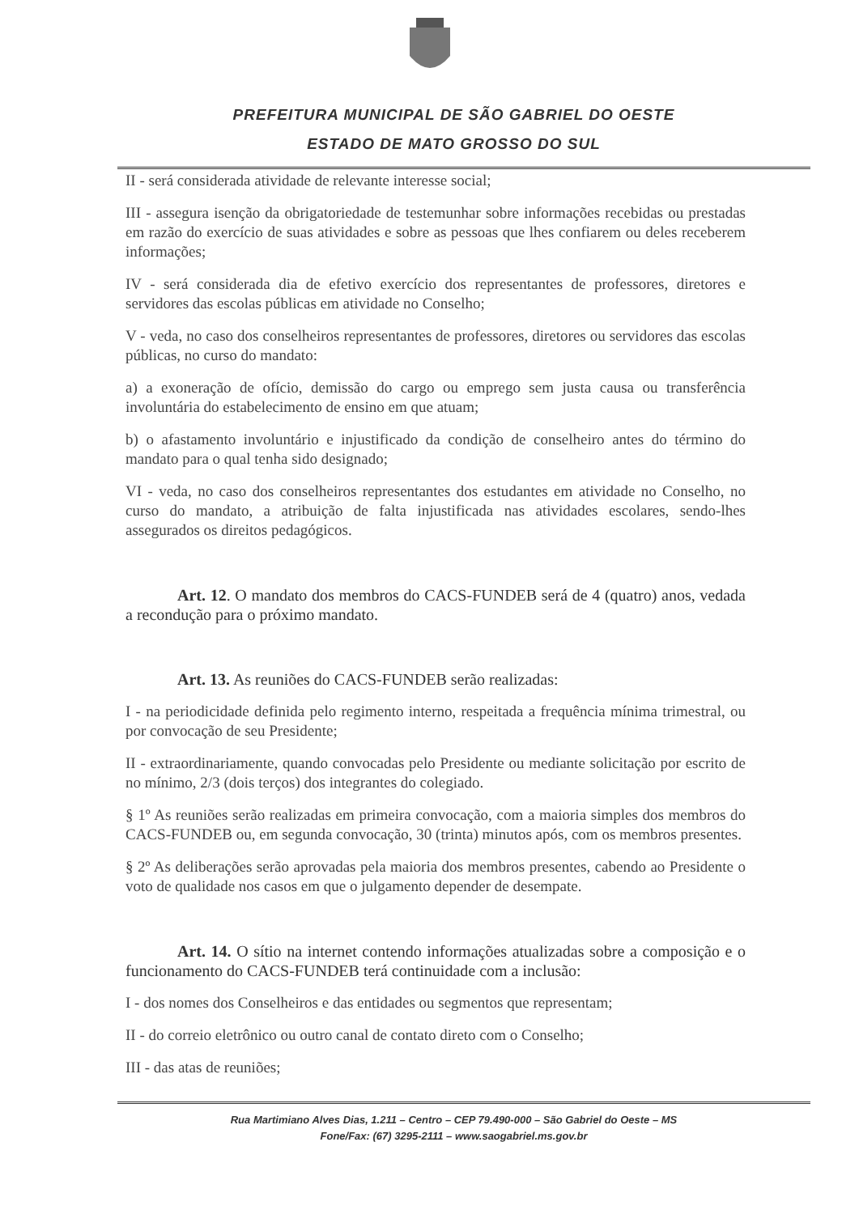PREFEITURA MUNICIPAL DE SÃO GABRIEL DO OESTE
ESTADO DE MATO GROSSO DO SUL
II - será considerada atividade de relevante interesse social;
III - assegura isenção da obrigatoriedade de testemunhar sobre informações recebidas ou prestadas em razão do exercício de suas atividades e sobre as pessoas que lhes confiarem ou deles receberem informações;
IV - será considerada dia de efetivo exercício dos representantes de professores, diretores e servidores das escolas públicas em atividade no Conselho;
V - veda, no caso dos conselheiros representantes de professores, diretores ou servidores das escolas públicas, no curso do mandato:
a) a exoneração de ofício, demissão do cargo ou emprego sem justa causa ou transferência involuntária do estabelecimento de ensino em que atuam;
b) o afastamento involuntário e injustificado da condição de conselheiro antes do término do mandato para o qual tenha sido designado;
VI - veda, no caso dos conselheiros representantes dos estudantes em atividade no Conselho, no curso do mandato, a atribuição de falta injustificada nas atividades escolares, sendo-lhes assegurados os direitos pedagógicos.
Art. 12. O mandato dos membros do CACS-FUNDEB será de 4 (quatro) anos, vedada a recondução para o próximo mandato.
Art. 13. As reuniões do CACS-FUNDEB serão realizadas:
I - na periodicidade definida pelo regimento interno, respeitada a frequência mínima trimestral, ou por convocação de seu Presidente;
II - extraordinariamente, quando convocadas pelo Presidente ou mediante solicitação por escrito de no mínimo, 2/3 (dois terços) dos integrantes do colegiado.
§ 1º As reuniões serão realizadas em primeira convocação, com a maioria simples dos membros do CACS-FUNDEB ou, em segunda convocação, 30 (trinta) minutos após, com os membros presentes.
§ 2º As deliberações serão aprovadas pela maioria dos membros presentes, cabendo ao Presidente o voto de qualidade nos casos em que o julgamento depender de desempate.
Art. 14. O sítio na internet contendo informações atualizadas sobre a composição e o funcionamento do CACS-FUNDEB terá continuidade com a inclusão:
I - dos nomes dos Conselheiros e das entidades ou segmentos que representam;
II - do correio eletrônico ou outro canal de contato direto com o Conselho;
III - das atas de reuniões;
Rua Martimiano Alves Dias, 1.211 – Centro – CEP 79.490-000 – São Gabriel do Oeste – MS
Fone/Fax: (67) 3295-2111 – www.saogabriel.ms.gov.br